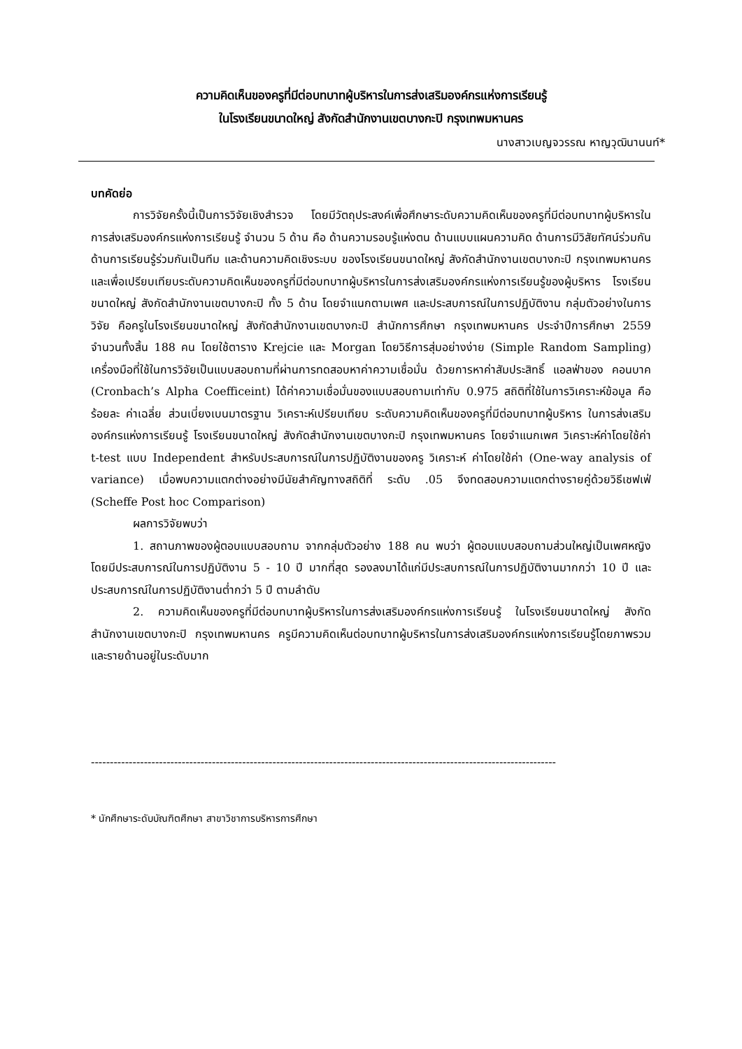ความคิดเห็นของครูที่มีต่อบทบาทผู้บริหารในการส่งเสริมองค์กรแห่งการเรียนรู้
ในโรงเรียนขนาดใหญ่ สังกัดสำนักงานเขตบางกะปิ กรุงเทพมหานคร
นางสาวเบญจวรรณ หาญวุฒินานนท์*
บทคัดย่อ
การวิจัยครั้งนี้เป็นการวิจัยเชิงสำรวจ โดยมีวัตถุประสงค์เพื่อศึกษาระดับความคิดเห็นของครูที่มีต่อบทบาทผู้บริหารในการส่งเสริมองค์กรแห่งการเรียนรู้ จำนวน 5 ด้าน คือ ด้านความรอบรู้แห่งตน ด้านแบบแผนความคิด ด้านการมีวิสัยทัศน์ร่วมกัน ด้านการเรียนรู้ร่วมกันเป็นทีม และด้านความคิดเชิงระบบ ของโรงเรียนขนาดใหญ่ สังกัดสำนักงานเขตบางกะปิ กรุงเทพมหานคร และเพื่อเปรียบเทียบระดับความคิดเห็นของครูที่มีต่อบทบาทผู้บริหารในการส่งเสริมองค์กรแห่งการเรียนรู้ของผู้บริหาร โรงเรียนขนาดใหญ่ สังกัดสำนักงานเขตบางกะปิ ทั้ง 5 ด้าน โดยจำแนกตามเพศ และประสบการณ์ในการปฏิบัติงาน กลุ่มตัวอย่างในการวิจัย คือครูในโรงเรียนขนาดใหญ่ สังกัดสำนักงานเขตบางกะปิ สำนักการศึกษา กรุงเทพมหานคร ประจำปีการศึกษา 2559 จำนวนทั้งสิ้น 188 คน โดยใช้ตาราง Krejcie และ Morgan โดยวิธีการสุ่มอย่างง่าย (Simple Random Sampling) เครื่องมือที่ใช้ในการวิจัยเป็นแบบสอบถามที่ผ่านการทดสอบหาค่าความเชื่อมั่น ด้วยการหาค่าสัมประสิทธิ์ แอลฟ่าของ คอนบาค (Cronbach’s Alpha Coefficeint) ได้ค่าความเชื่อมั่นของแบบสอบถามเท่ากับ 0.975 สถิติที่ใช้ในการวิเคราะห์ข้อมูล คือ ร้อยละ ค่าเฉลี่ย ส่วนเบี่ยงเบนมาตรฐาน วิเคราะห์เปรียบเทียบ ระดับความคิดเห็นของครูที่มีต่อบทบาทผู้บริหาร ในการส่งเสริมองค์กรแห่งการเรียนรู้ โรงเรียนขนาดใหญ่ สังกัดสำนักงานเขตบางกะปิ กรุงเทพมหานคร โดยจำแนกเพศ วิเคราะห์ค่าโดยใช้ค่า t-test แบบ Independent สำหรับประสบการณ์ในการปฏิบัติงานของครู วิเคราะห์ ค่าโดยใช้ค่า (One-way analysis of variance) เมื่อพบความแตกต่างอย่างมีนัยสำคัญทางสถิติที่ ระดับ .05 จึงทดสอบความแตกต่างรายคู่ด้วยวิธีเชฟเฟ่ (Scheffe Post hoc Comparison)
ผลการวิจัยพบว่า
1. สถานภาพของผู้ตอบแบบสอบถาม จากกลุ่มตัวอย่าง 188 คน พบว่า ผู้ตอบแบบสอบถามส่วนใหญ่เป็นเพศหญิง โดยมีประสบการณ์ในการปฏิบัติงาน 5 - 10 ปี มากที่สุด รองลงมาได้แก่มีประสบการณ์ในการปฏิบัติงานมากกว่า 10 ปี และ ประสบการณ์ในการปฏิบัติงานต่ำกว่า 5 ปี ตามลำดับ
2. ความคิดเห็นของครูที่มีต่อบทบาทผู้บริหารในการส่งเสริมองค์กรแห่งการเรียนรู้ ในโรงเรียนขนาดใหญ่ สังกัดสำนักงานเขตบางกะปิ กรุงเทพมหานคร ครูมีความคิดเห็นต่อบทบาทผู้บริหารในการส่งเสริมองค์กรแห่งการเรียนรู้โดยภาพรวมและรายด้านอยู่ในระดับมาก
---------------------------------------------------------------------------------------------------------------------------
* นักศึกษาระดับบัณฑิตศึกษา สาขาวิชาการบริหารการศึกษา